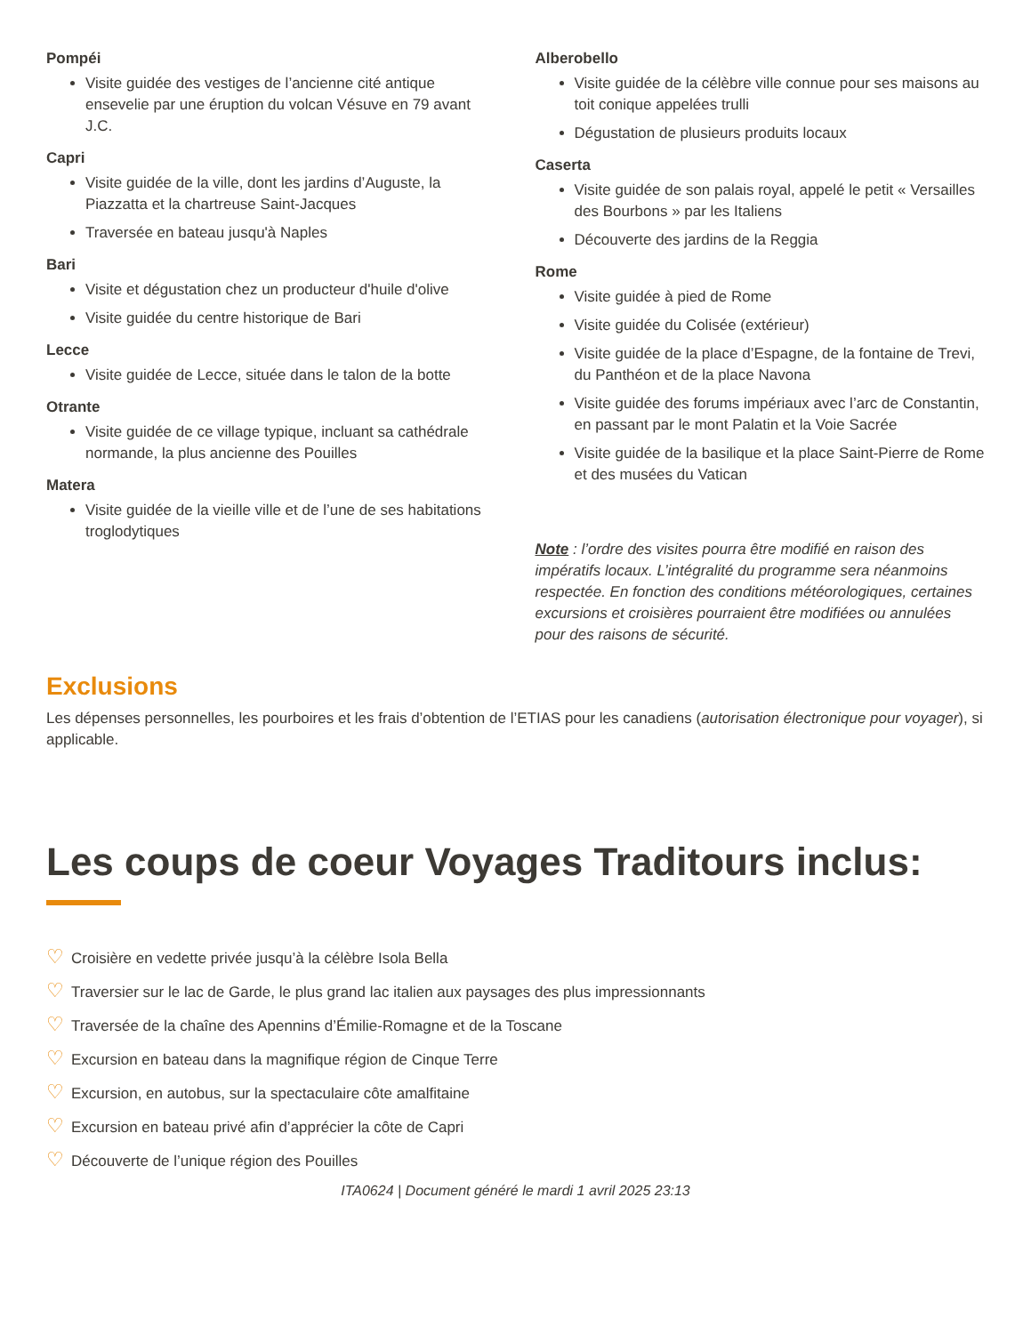Pompéi
Visite guidée des vestiges de l’ancienne cité antique ensevelie par une éruption du volcan Vésuve en 79 avant J.C.
Capri
Visite guidée de la ville, dont les jardins d’Auguste, la Piazzatta et la chartreuse Saint-Jacques
Traversée en bateau jusqu'à Naples
Bari
Visite et dégustation chez un producteur d'huile d'olive
Visite guidée du centre historique de Bari
Lecce
Visite guidée de Lecce, située dans le talon de la botte
Otrante
Visite guidée de ce village typique, incluant sa cathédrale normande, la plus ancienne des Pouilles
Matera
Visite guidée de la vieille ville et de l’une de ses habitations troglodytiques
Alberobello
Visite guidée de la célèbre ville connue pour ses maisons au toit conique appelées trulli
Dégustation de plusieurs produits locaux
Caserta
Visite guidée de son palais royal, appelé le petit « Versailles des Bourbons » par les Italiens
Découverte des jardins de la Reggia
Rome
Visite guidée à pied de Rome
Visite guidée du Colisée (extérieur)
Visite guidée de la place d’Espagne, de la fontaine de Trevi, du Panthéon et de la place Navona
Visite guidée des forums impériaux avec l’arc de Constantin, en passant par le mont Palatin et la Voie Sacrée
Visite guidée de la basilique et la place Saint-Pierre de Rome et des musées du Vatican
Note : l’ordre des visites pourra être modifié en raison des impératifs locaux. L’intégralité du programme sera néanmoins respectée. En fonction des conditions météorologiques, certaines excursions et croisières pourraient être modifiées ou annulées pour des raisons de sécurité.
Exclusions
Les dépenses personnelles, les pourboires et les frais d’obtention de l’ETIAS pour les canadiens (autorisation électronique pour voyager), si applicable.
Les coups de coeur Voyages Traditours inclus:
♡ Croisière en vedette privée jusqu’à la célèbre Isola Bella
♡ Traversier sur le lac de Garde, le plus grand lac italien aux paysages des plus impressionnants
♡ Traversée de la chaîne des Apennins d’Émilie-Romagne et de la Toscane
♡ Excursion en bateau dans la magnifique région de Cinque Terre
♡ Excursion, en autobus, sur la spectaculaire côte amalfitaine
♡ Excursion en bateau privé afin d’apprécier la côte de Capri
♡ Découverte de l’unique région des Pouilles
ITA0624 | Document généré le mardi 1 avril 2025 23:13